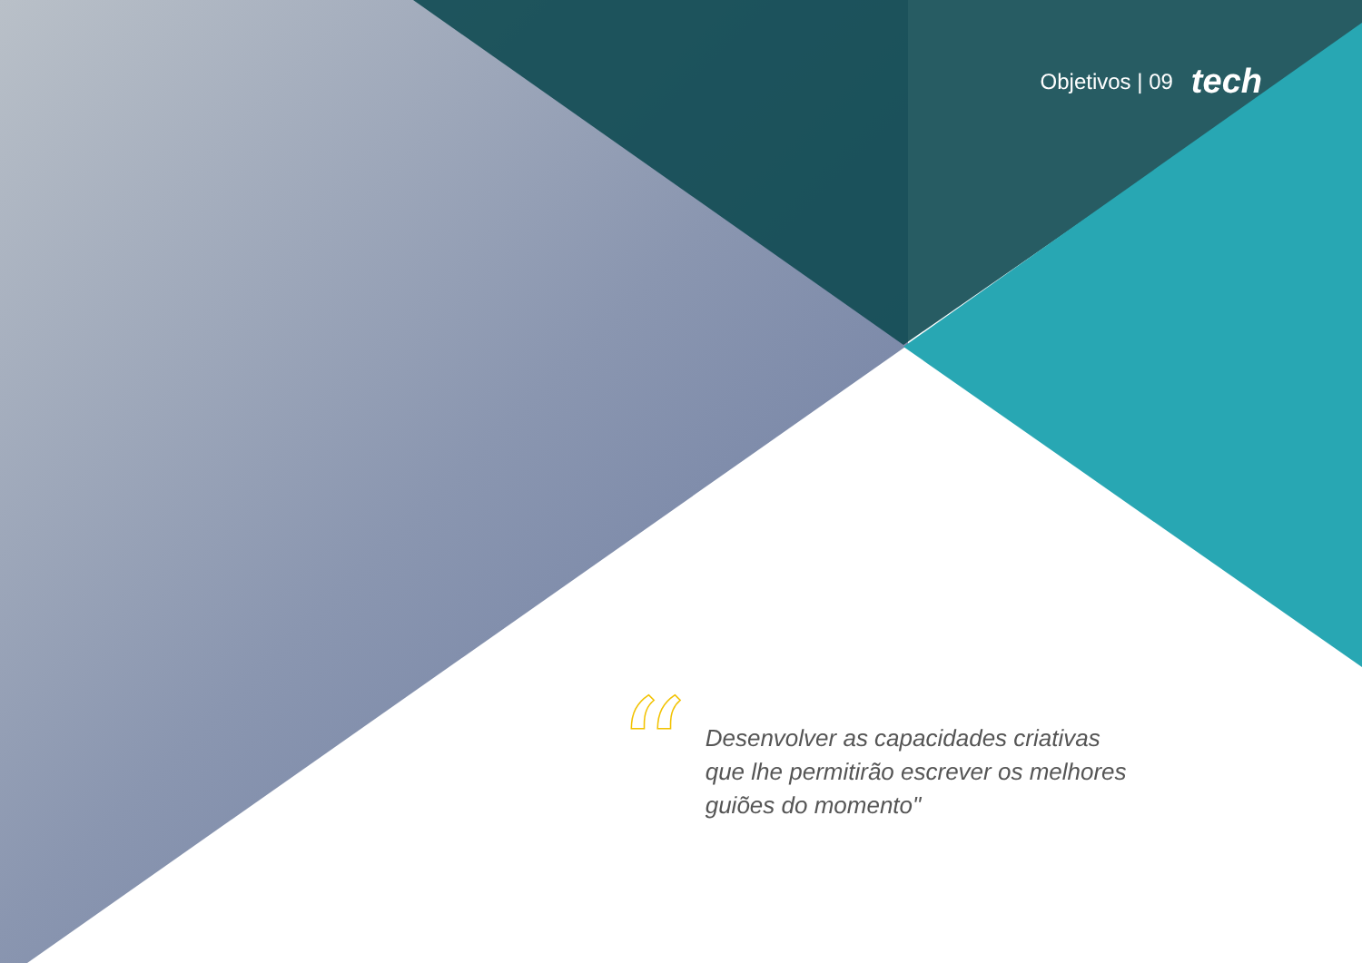Objetivos | 09 tech
“
Desenvolver as capacidades criativas
que lhe permitirão escrever os melhores
guiões do momento"